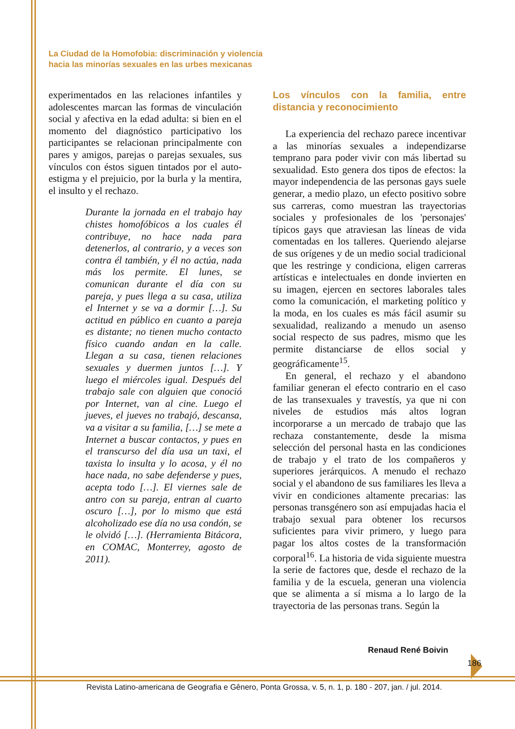La Ciudad de la Homofobia: discriminación y violencia
hacia las minorías sexuales en las urbes mexicanas
experimentados en las relaciones infantiles y adolescentes marcan las formas de vinculación social y afectiva en la edad adulta: si bien en el momento del diagnóstico participativo los participantes se relacionan principalmente con pares y amigos, parejas o parejas sexuales, sus vínculos con éstos siguen tintados por el auto-estigma y el prejuicio, por la burla y la mentira, el insulto y el rechazo.
Durante la jornada en el trabajo hay chistes homofóbicos a los cuales él contribuye, no hace nada para detenerlos, al contrario, y a veces son contra él también, y él no actúa, nada más los permite. El lunes, se comunican durante el día con su pareja, y pues llega a su casa, utiliza el Internet y se va a dormir […]. Su actitud en público en cuanto a pareja es distante; no tienen mucho contacto físico cuando andan en la calle. Llegan a su casa, tienen relaciones sexuales y duermen juntos […]. Y luego el miércoles igual. Después del trabajo sale con alguien que conoció por Internet, van al cine. Luego el jueves, el jueves no trabajó, descansa, va a visitar a su familia, […] se mete a Internet a buscar contactos, y pues en el transcurso del día usa un taxi, el taxista lo insulta y lo acosa, y él no hace nada, no sabe defenderse y pues, acepta todo […]. El viernes sale de antro con su pareja, entran al cuarto oscuro […], por lo mismo que está alcoholizado ese día no usa condón, se le olvidó […]. (Herramienta Bitácora, en COMAC, Monterrey, agosto de 2011).
Los vínculos con la familia, entre distancia y reconocimiento
La experiencia del rechazo parece incentivar a las minorías sexuales a independizarse temprano para poder vivir con más libertad su sexualidad. Esto genera dos tipos de efectos: la mayor independencia de las personas gays suele generar, a medio plazo, un efecto positivo sobre sus carreras, como muestran las trayectorias sociales y profesionales de los 'personajes' típicos gays que atraviesan las líneas de vida comentadas en los talleres. Queriendo alejarse de sus orígenes y de un medio social tradicional que les restringe y condiciona, eligen carreras artísticas e intelectuales en donde invierten en su imagen, ejercen en sectores laborales tales como la comunicación, el marketing político y la moda, en los cuales es más fácil asumir su sexualidad, realizando a menudo un asenso social respecto de sus padres, mismo que les permite distanciarse de ellos social y geográficamente<sup>15</sup>.
En general, el rechazo y el abandono familiar generan el efecto contrario en el caso de las transexuales y travestís, ya que ni con niveles de estudios más altos logran incorporarse a un mercado de trabajo que las rechaza constantemente, desde la misma selección del personal hasta en las condiciones de trabajo y el trato de los compañeros y superiores jerárquicos. A menudo el rechazo social y el abandono de sus familiares les lleva a vivir en condiciones altamente precarias: las personas transgénero son así empujadas hacia el trabajo sexual para obtener los recursos suficientes para vivir primero, y luego para pagar los altos costes de la transformación corporal<sup>16</sup>. La historia de vida siguiente muestra la serie de factores que, desde el rechazo de la familia y de la escuela, generan una violencia que se alimenta a sí misma a lo largo de la trayectoria de las personas trans. Según la
Renaud René Boivin
186
Revista Latino-americana de Geografia e Gênero, Ponta Grossa, v. 5, n. 1, p. 180 - 207, jan. / jul. 2014.